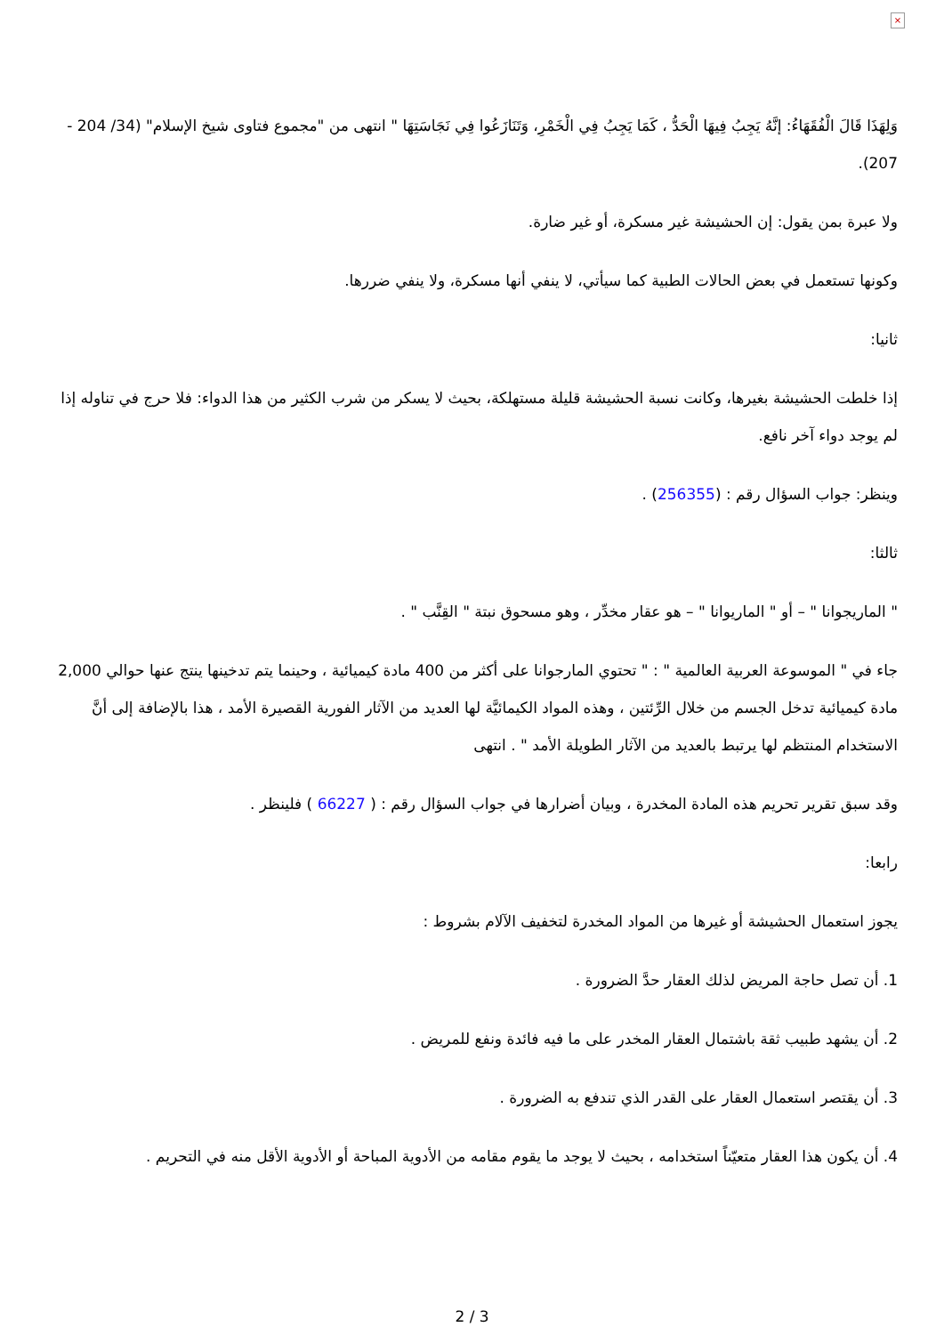×
وَلِهَذَا قَالَ الْفُقَهَاءُ: إنَّهُ يَجِبُ فِيهَا الْحَدُّ ، كَمَا يَجِبُ فِي الْخَمْرِ، وَتَنَازَعُوا فِي نَجَاسَتِهَا " انتهى من "مجموع فتاوى شيخ الإسلام" (34/ 204 - 207).
ولا عبرة بمن يقول: إن الحشيشة غير مسكرة، أو غير ضارة.
وكونها تستعمل في بعض الحالات الطبية كما سيأتي، لا ينفي أنها مسكرة، ولا ينفي ضررها.
ثانيا:
إذا خلطت الحشيشة بغيرها، وكانت نسبة الحشيشة قليلة مستهلكة، بحيث لا يسكر من شرب الكثير من هذا الدواء: فلا حرج في تناوله إذا لم يوجد دواء آخر نافع.
وينظر: جواب السؤال رقم : (256355) .
ثالثا:
" الماريجوانا " – أو " الماريوانا " – هو عقار مخدِّر ، وهو مسحوق نبتة " القِنَّب " .
جاء في " الموسوعة العربية العالمية " : " تحتوي المارجوانا على أكثر من 400 مادة كيميائية ، وحينما يتم تدخينها ينتج عنها حوالي 2,000 مادة كيميائية تدخل الجسم من خلال الرِّئتين ، وهذه المواد الكيمائيَّة لها العديد من الآثار الفورية القصيرة الأمد ، هذا بالإضافة إلى أنَّ الاستخدام المنتظم لها يرتبط بالعديد من الآثار الطويلة الأمد " . انتهى
وقد سبق تقرير تحريم هذه المادة المخدرة ، وبيان أضرارها في جواب السؤال رقم : ( 66227 ) فلينظر .
رابعا:
يجوز استعمال الحشيشة أو غيرها من المواد المخدرة لتخفيف الآلام بشروط :
1. أن تصل حاجة المريض لذلك العقار حدَّ الضرورة .
2. أن يشهد طبيب ثقة باشتمال العقار المخدر على ما فيه فائدة ونفع للمريض .
3. أن يقتصر استعمال العقار على القدر الذي تندفع به الضرورة .
4. أن يكون هذا العقار متعيّناً استخدامه ، بحيث لا يوجد ما يقوم مقامه من الأدوية المباحة أو الأدوية الأقل منه في التحريم .
2 / 3